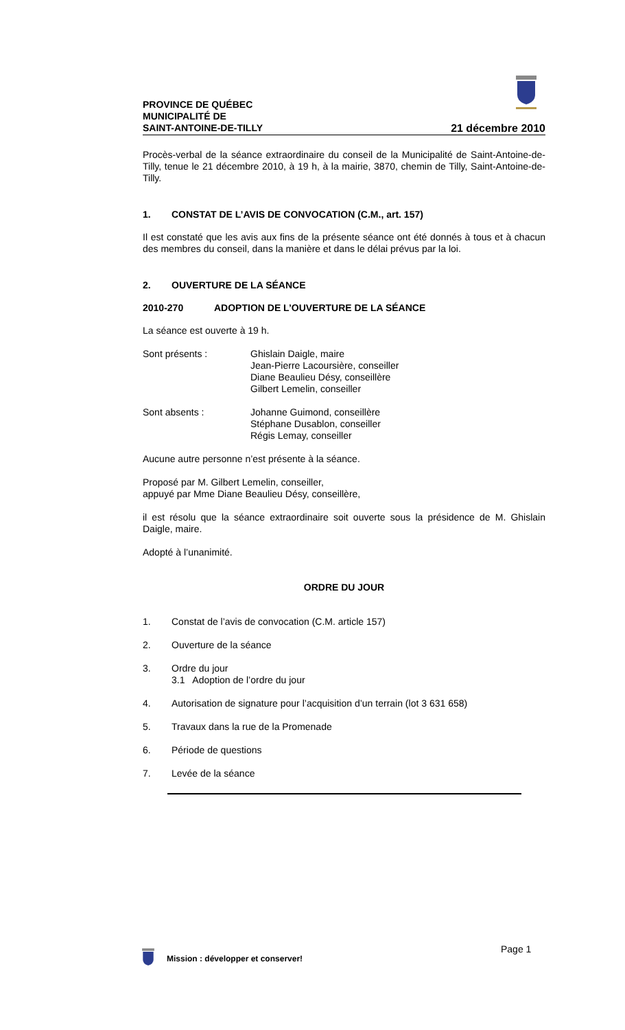PROVINCE DE QUÉBEC
MUNICIPALITÉ DE
SAINT-ANTOINE-DE-TILLY
21 décembre 2010
Procès-verbal de la séance extraordinaire du conseil de la Municipalité de Saint-Antoine-de-Tilly, tenue le 21 décembre 2010, à 19 h, à la mairie, 3870, chemin de Tilly, Saint-Antoine-de-Tilly.
1. CONSTAT DE L’AVIS DE CONVOCATION (C.M., art. 157)
Il est constaté que les avis aux fins de la présente séance ont été donnés à tous et à chacun des membres du conseil, dans la manière et dans le délai prévus par la loi.
2. OUVERTURE DE LA SÉANCE
2010-270 ADOPTION DE L’OUVERTURE DE LA SÉANCE
La séance est ouverte à 19 h.
Sont présents : Ghislain Daigle, maire
Jean-Pierre Lacoursière, conseiller
Diane Beaulieu Désy, conseillère
Gilbert Lemelin, conseiller
Sont absents : Johanne Guimond, conseillère
Stéphane Dusablon, conseiller
Régis Lemay, conseiller
Aucune autre personne n’est présente à la séance.
Proposé par M. Gilbert Lemelin, conseiller,
appuyé par Mme Diane Beaulieu Désy, conseillère,
il est résolu que la séance extraordinaire soit ouverte sous la présidence de M. Ghislain Daigle, maire.
Adopté à l’unanimité.
ORDRE DU JOUR
1. Constat de l’avis de convocation (C.M. article 157)
2. Ouverture de la séance
3. Ordre du jour
3.1 Adoption de l’ordre du jour
4. Autorisation de signature pour l’acquisition d’un terrain (lot 3 631 658)
5. Travaux dans la rue de la Promenade
6. Période de questions
7. Levée de la séance
Page 1
Mission : développer et conserver!